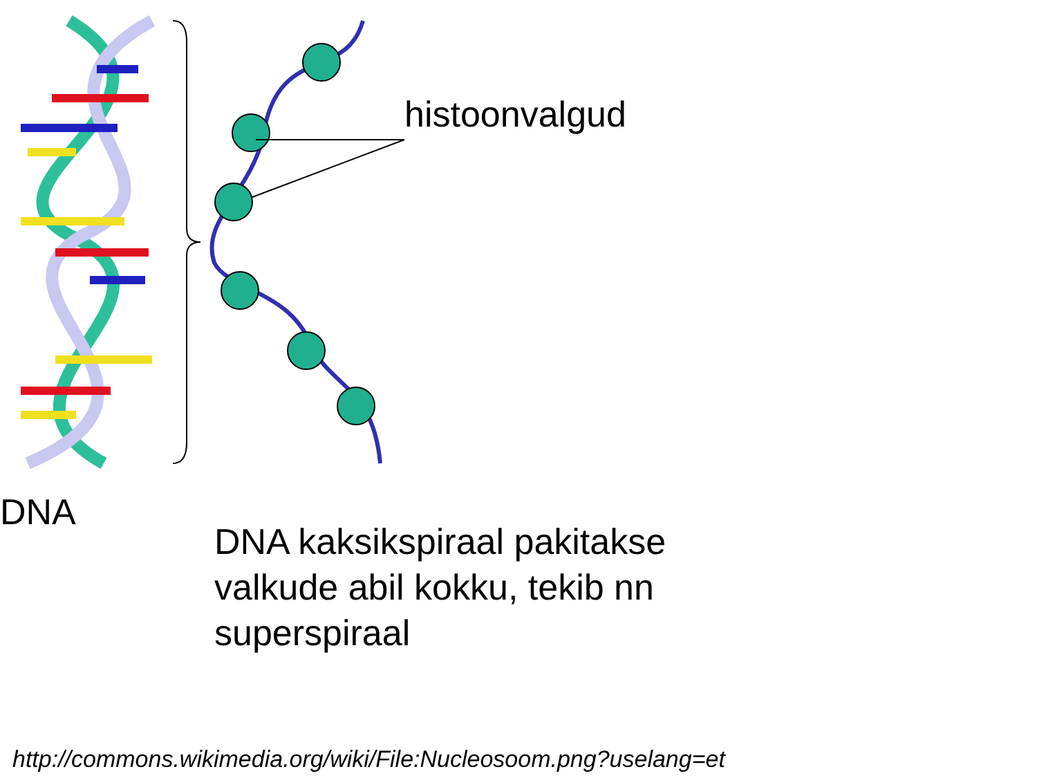histoonvalgud
DNA
DNA kaksikspiraal pakitakse
valkude abil kokku, tekib nn
superspiraal
http://commons.wikimedia.org/wiki/File:Nucleosoom.png?uselang=et